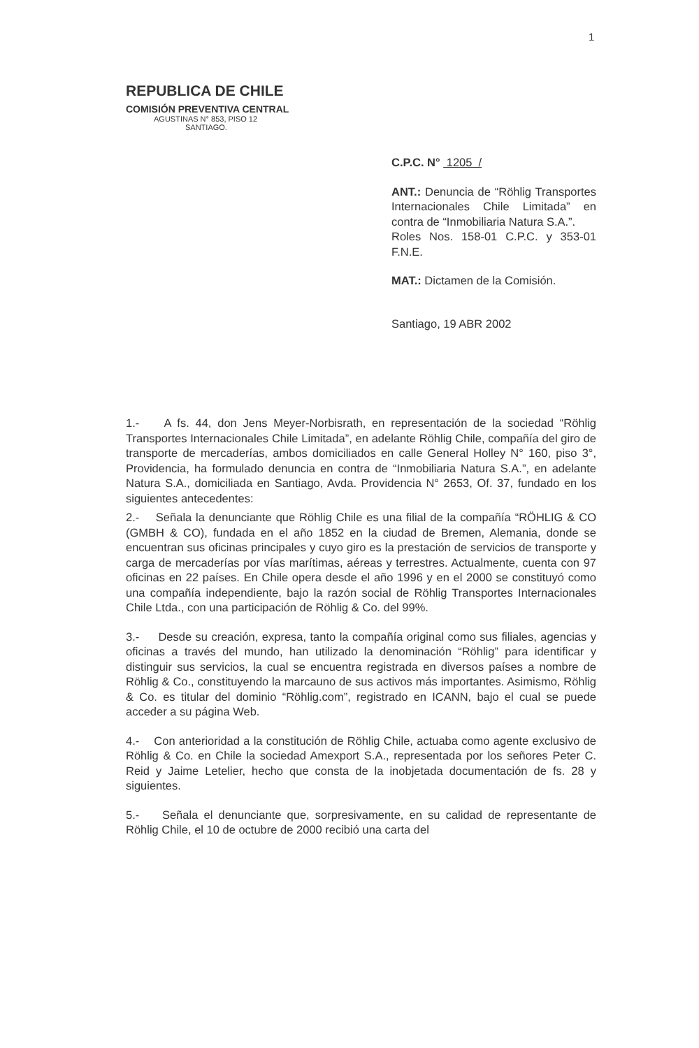1
REPUBLICA DE CHILE
COMISIÓN PREVENTIVA CENTRAL
AGUSTINAS N° 853, PISO 12
SANTIAGO.
C.P.C. N° 1205 /
ANT.: Denuncia de “Röhlig Transportes Internacionales Chile Limitada” en contra de “Inmobiliaria Natura S.A.”.
Roles Nos. 158-01 C.P.C. y 353-01 F.N.E.
MAT.: Dictamen de la Comisión.
Santiago, 19 ABR 2002
1.- A fs. 44, don Jens Meyer-Norbisrath, en representación de la sociedad “Röhlig Transportes Internacionales Chile Limitada”, en adelante Röhlig Chile, compañía del giro de transporte de mercaderías, ambos domiciliados en calle General Holley N° 160, piso 3°, Providencia, ha formulado denuncia en contra de “Inmobiliaria Natura S.A.”, en adelante Natura S.A., domiciliada en Santiago, Avda. Providencia N° 2653, Of. 37, fundado en los siguientes antecedentes:
2.- Señala la denunciante que Röhlig Chile es una filial de la compañía “RÖHLIG & CO (GMBH & CO), fundada en el año 1852 en la ciudad de Bremen, Alemania, donde se encuentran sus oficinas principales y cuyo giro es la prestación de servicios de transporte y carga de mercaderías por vías marítimas, aéreas y terrestres. Actualmente, cuenta con 97 oficinas en 22 países. En Chile opera desde el año 1996 y en el 2000 se constituyó como una compañía independiente, bajo la razón social de Röhlig Transportes Internacionales Chile Ltda., con una participación de Röhlig & Co. del 99%.
3.- Desde su creación, expresa, tanto la compañía original como sus filiales, agencias y oficinas a través del mundo, han utilizado la denominación “Röhlig” para identificar y distinguir sus servicios, la cual se encuentra registrada en diversos países a nombre de Röhlig & Co., constituyendo la marcauno de sus activos más importantes. Asimismo, Röhlig & Co. es titular del dominio “Röhlig.com”, registrado en ICANN, bajo el cual se puede acceder a su página Web.
4.- Con anterioridad a la constitución de Röhlig Chile, actuaba como agente exclusivo de Röhlig & Co. en Chile la sociedad Amexport S.A., representada por los señores Peter C. Reid y Jaime Letelier, hecho que consta de la inobjetada documentación de fs. 28 y siguientes.
5.- Señala el denunciante que, sorpresivamente, en su calidad de representante de Röhlig Chile, el 10 de octubre de 2000 recibió una carta del